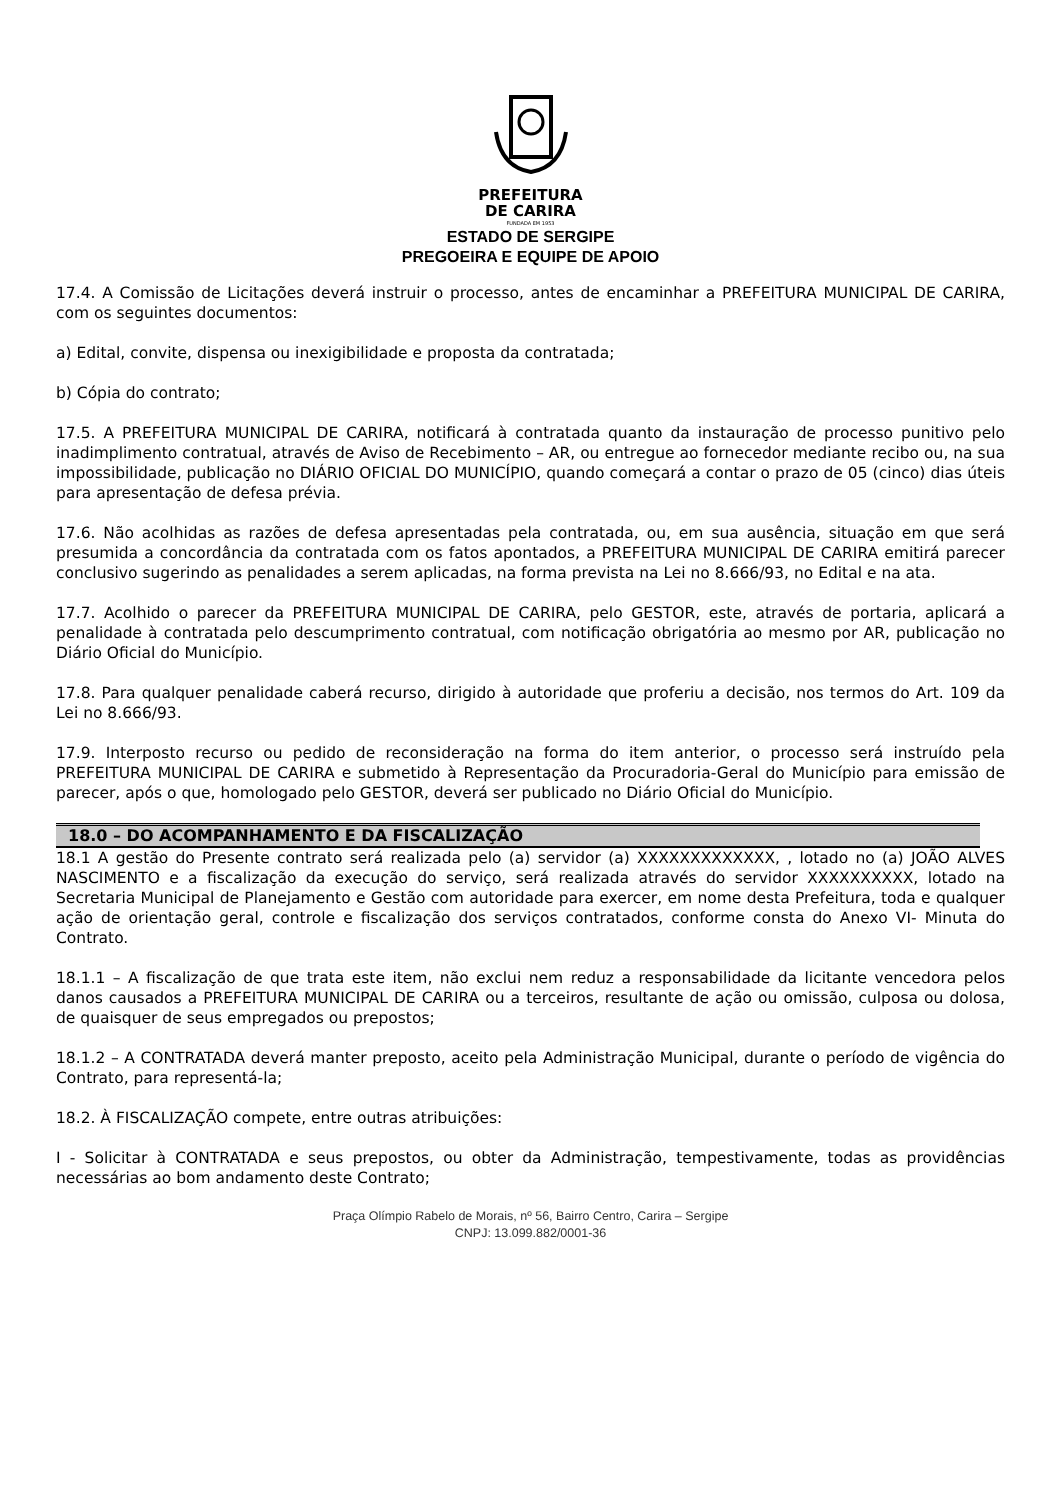PREFEITURA
DE CARIRA
FUNDADA EM 1953
ESTADO DE SERGIPE
PREGOEIRA E EQUIPE DE APOIO
17.4. A Comissão de Licitações deverá instruir o processo, antes de encaminhar a PREFEITURA MUNICIPAL DE CARIRA, com os seguintes documentos:
a) Edital, convite, dispensa ou inexigibilidade e proposta da contratada;
b) Cópia do contrato;
17.5. A PREFEITURA MUNICIPAL DE CARIRA, notificará à contratada quanto da instauração de processo punitivo pelo inadimplimento contratual, através de Aviso de Recebimento – AR, ou entregue ao fornecedor mediante recibo ou, na sua impossibilidade, publicação no DIÁRIO OFICIAL DO MUNICÍPIO, quando começará a contar o prazo de 05 (cinco) dias úteis para apresentação de defesa prévia.
17.6. Não acolhidas as razões de defesa apresentadas pela contratada, ou, em sua ausência, situação em que será presumida a concordância da contratada com os fatos apontados, a PREFEITURA MUNICIPAL DE CARIRA emitirá parecer conclusivo sugerindo as penalidades a serem aplicadas, na forma prevista na Lei no 8.666/93, no Edital e na ata.
17.7. Acolhido o parecer da PREFEITURA MUNICIPAL DE CARIRA, pelo GESTOR, este, através de portaria, aplicará a penalidade à contratada pelo descumprimento contratual, com notificação obrigatória ao mesmo por AR, publicação no Diário Oficial do Município.
17.8. Para qualquer penalidade caberá recurso, dirigido à autoridade que proferiu a decisão, nos termos do Art. 109 da Lei no 8.666/93.
17.9. Interposto recurso ou pedido de reconsideração na forma do item anterior, o processo será instruído pela PREFEITURA MUNICIPAL DE CARIRA e submetido à Representação da Procuradoria-Geral do Município para emissão de parecer, após o que, homologado pelo GESTOR, deverá ser publicado no Diário Oficial do Município.
18.0 – DO ACOMPANHAMENTO E DA FISCALIZAÇÃO
18.1 A gestão do Presente contrato será realizada pelo (a) servidor (a) XXXXXXXXXXXXX, , lotado no (a) JOÃO ALVES NASCIMENTO e a fiscalização da execução do serviço, será realizada através do servidor XXXXXXXXXX, lotado na Secretaria Municipal de Planejamento e Gestão com autoridade para exercer, em nome desta Prefeitura, toda e qualquer ação de orientação geral, controle e fiscalização dos serviços contratados, conforme consta do Anexo VI- Minuta do Contrato.
18.1.1 – A fiscalização de que trata este item, não exclui nem reduz a responsabilidade da licitante vencedora pelos danos causados a PREFEITURA MUNICIPAL DE CARIRA ou a terceiros, resultante de ação ou omissão, culposa ou dolosa, de quaisquer de seus empregados ou prepostos;
18.1.2 – A CONTRATADA deverá manter preposto, aceito pela Administração Municipal, durante o período de vigência do Contrato, para representá-la;
18.2. À FISCALIZAÇÃO compete, entre outras atribuições:
I - Solicitar à CONTRATADA e seus prepostos, ou obter da Administração, tempestivamente, todas as providências necessárias ao bom andamento deste Contrato;
Praça Olímpio Rabelo de Morais, nº 56, Bairro Centro, Carira – Sergipe
CNPJ: 13.099.882/0001-36